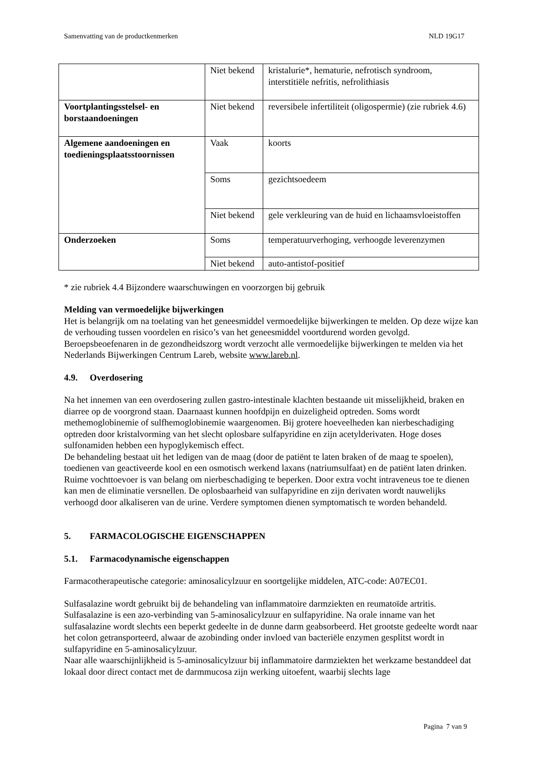Samenvatting van de productkenmerken NLD 19G17
| | Niet bekend | kristalurie*, hematurie, nefrotisch syndroom, interstitiële nefritis, nefrolithiasis |
| Voortplantingsstelsel- en borstaandoeningen | Niet bekend | reversibele infertiliteit (oligospermie) (zie rubriek 4.6) |
| Algemene aandoeningen en toedieningsplaatsstoornissen | Vaak | koorts |
| | Soms | gezichtsoedeem |
| | Niet bekend | gele verkleuring van de huid en lichaamsvloeistoffen |
| Onderzoeken | Soms | temperatuurverhoging, verhoogde leverenzymen |
| | Niet bekend | auto-antistof-positief |
* zie rubriek 4.4 Bijzondere waarschuwingen en voorzorgen bij gebruik
Melding van vermoedelijke bijwerkingen
Het is belangrijk om na toelating van het geneesmiddel vermoedelijke bijwerkingen te melden. Op deze wijze kan de verhouding tussen voordelen en risico’s van het geneesmiddel voortdurend worden gevolgd. Beroepsbeoefenaren in de gezondheidszorg wordt verzocht alle vermoedelijke bijwerkingen te melden via het Nederlands Bijwerkingen Centrum Lareb, website www.lareb.nl.
4.9. Overdosering
Na het innemen van een overdosering zullen gastro-intestinale klachten bestaande uit misselijkheid, braken en diarree op de voorgrond staan. Daarnaast kunnen hoofdpijn en duizeligheid optreden. Soms wordt methemoglobinemie of sulfhemoglobinemie waargenomen. Bij grotere hoeveelheden kan nierbeschadiging optreden door kristalvorming van het slecht oplosbare sulfapyridine en zijn acetylderivaten. Hoge doses sulfonamiden hebben een hypoglykemisch effect.
De behandeling bestaat uit het ledigen van de maag (door de patiënt te laten braken of de maag te spoelen), toedienen van geactiveerde kool en een osmotisch werkend laxans (natriumsulfaat) en de patiënt laten drinken. Ruime vochttoevoer is van belang om nierbeschadiging te beperken. Door extra vocht intraveneus toe te dienen kan men de eliminatie versnellen. De oplosbaarheid van sulfapyridine en zijn derivaten wordt nauwelijks verhoogd door alkaliseren van de urine. Verdere symptomen dienen symptomatisch te worden behandeld.
5. FARMACOLOGISCHE EIGENSCHAPPEN
5.1. Farmacodynamische eigenschappen
Farmacotherapeutische categorie: aminosalicylzuur en soortgelijke middelen, ATC-code: A07EC01.
Sulfasalazine wordt gebruikt bij de behandeling van inflammatoire darmziekten en reumatoïde artritis. Sulfasalazine is een azo-verbinding van 5-aminosalicylzuur en sulfapyridine. Na orale inname van het sulfasalazine wordt slechts een beperkt gedeelte in de dunne darm geabsorbeerd. Het grootste gedeelte wordt naar het colon getransporteerd, alwaar de azobinding onder invloed van bacteriële enzymen gesplitst wordt in sulfapyridine en 5-aminosalicylzuur.
Naar alle waarschijnlijkheid is 5-aminosalicylzuur bij inflammatoire darmziekten het werkzame bestanddeel dat lokaal door direct contact met de darmmucosa zijn werking uitoefent, waarbij slechts lage
Pagina 7 van 9